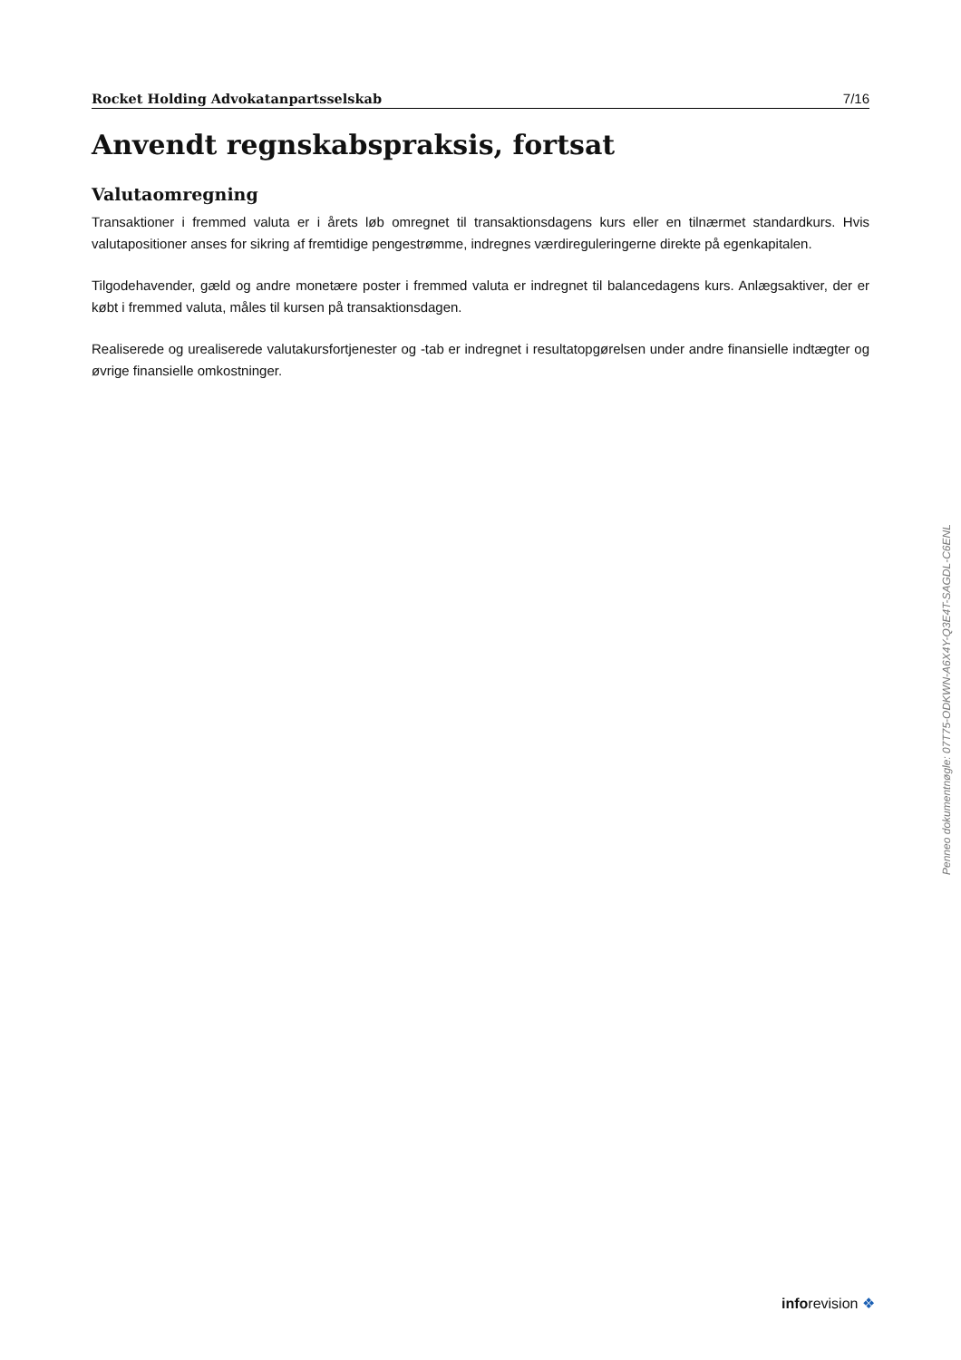Rocket Holding Advokatanpartsselskab 7/16
Anvendt regnskabspraksis, fortsat
Valutaomregning
Transaktioner i fremmed valuta er i årets løb omregnet til transaktionsdagens kurs eller en tilnærmet standardkurs. Hvis valutapositioner anses for sikring af fremtidige pengestrømme, indregnes værdireguleringerne direkte på egenkapitalen.
Tilgodehavender, gæld og andre monetære poster i fremmed valuta er indregnet til balancedagens kurs. Anlægsaktiver, der er købt i fremmed valuta, måles til kursen på transaktionsdagen.
Realiserede og urealiserede valutakursfortjenester og -tab er indregnet i resultatopgørelsen under andre finansielle indtægter og øvrige finansielle omkostninger.
Penneo dokumentnøgle: 07T75-ODKWN-A6X4Y-Q3E4T-SAGDL-C6ENL
inforevision ❖